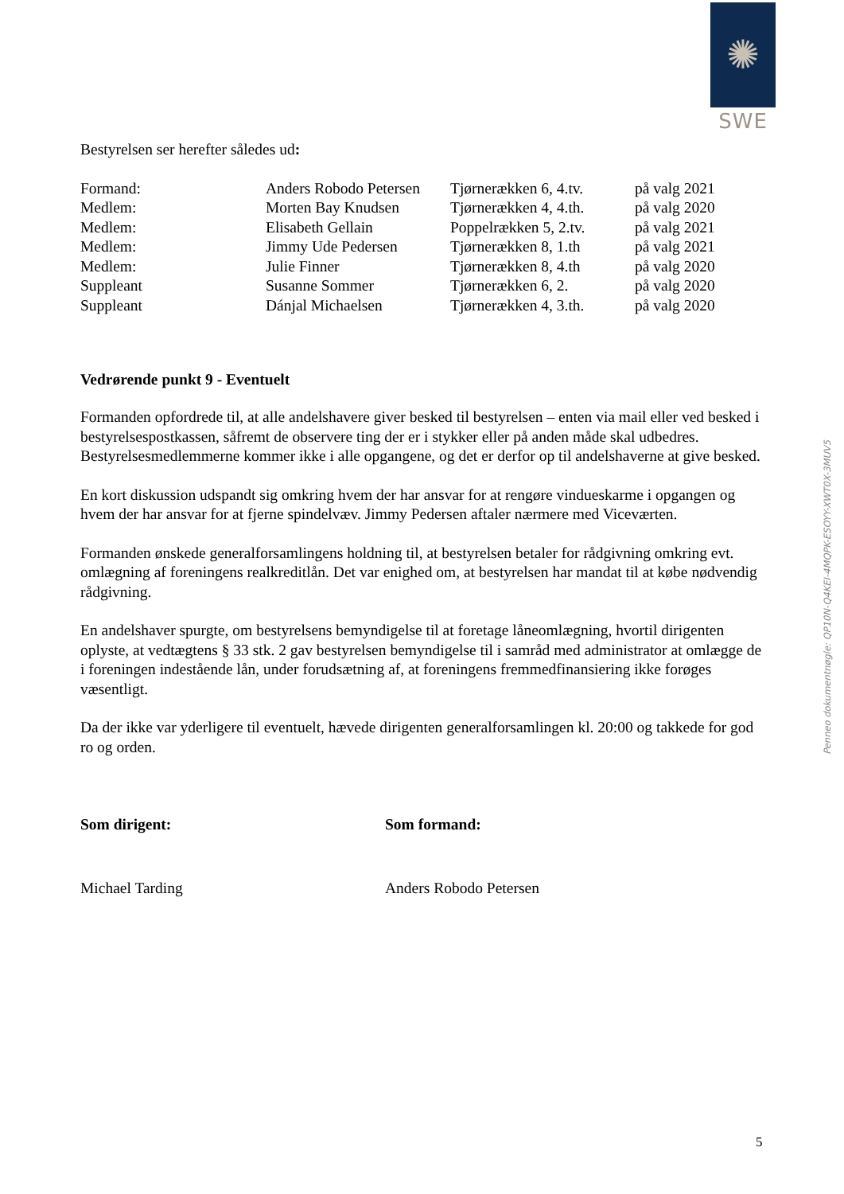✺
SWE
Bestyrelsen ser herefter således ud:
| Formand: | Anders Robodo Petersen | Tjørnerækken 6, 4.tv. | på valg 2021 |
| Medlem: | Morten Bay Knudsen | Tjørnerækken 4, 4.th. | på valg 2020 |
| Medlem: | Elisabeth Gellain | Poppelrækken 5, 2.tv. | på valg 2021 |
| Medlem: | Jimmy Ude Pedersen | Tjørnerækken 8, 1.th | på valg 2021 |
| Medlem: | Julie Finner | Tjørnerækken 8, 4.th | på valg 2020 |
| Suppleant | Susanne Sommer | Tjørnerækken 6, 2. | på valg 2020 |
| Suppleant | Dánjal Michaelsen | Tjørnerækken 4, 3.th. | på valg 2020 |
Vedrørende punkt 9 - Eventuelt
Formanden opfordrede til, at alle andelshavere giver besked til bestyrelsen – enten via mail eller ved besked i bestyrelsespostkassen, såfremt de observere ting der er i stykker eller på anden måde skal udbedres. Bestyrelsesmedlemmerne kommer ikke i alle opgangene, og det er derfor op til andelshaverne at give besked.
En kort diskussion udspandt sig omkring hvem der har ansvar for at rengøre vindueskarme i opgangen og hvem der har ansvar for at fjerne spindelvæv. Jimmy Pedersen aftaler nærmere med Viceværten.
Formanden ønskede generalforsamlingens holdning til, at bestyrelsen betaler for rådgivning omkring evt. omlægning af foreningens realkreditlån. Det var enighed om, at bestyrelsen har mandat til at købe nødvendig rådgivning.
En andelshaver spurgte, om bestyrelsens bemyndigelse til at foretage låneomlægning, hvortil dirigenten oplyste, at vedtægtens § 33 stk. 2 gav bestyrelsen bemyndigelse til i samråd med administrator at omlægge de i foreningen indestående lån, under forudsætning af, at foreningens fremmedfinansiering ikke forøges væsentligt.
Da der ikke var yderligere til eventuelt, hævede dirigenten generalforsamlingen kl. 20:00 og takkede for god ro og orden.
Som dirigent: Som formand:
Michael Tarding Anders Robodo Petersen
Penneo dokumentnøgle: QP10N-Q4KEI-4MQPK-ESOYY-XWT0X-3MUV5
5